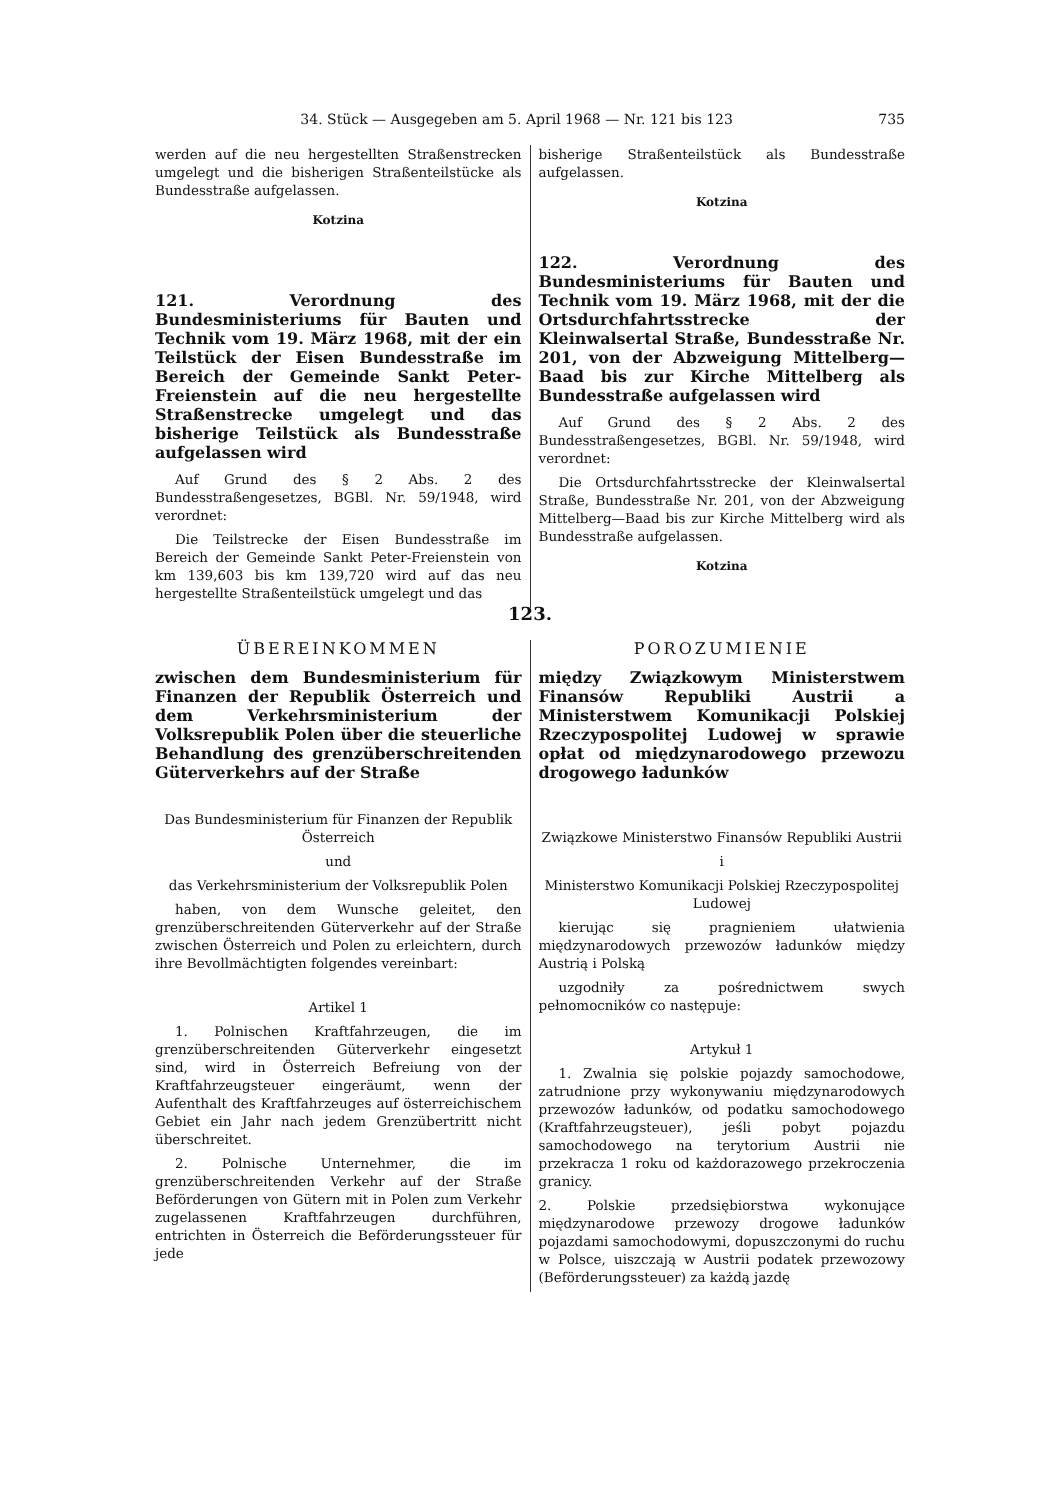34. Stück — Ausgegeben am 5. April 1968 — Nr. 121 bis 123 735
werden auf die neu hergestellten Straßenstrecken umgelegt und die bisherigen Straßenteilstücke als Bundesstraße aufgelassen.
Kotzina
121. Verordnung des Bundesministeriums für Bauten und Technik vom 19. März 1968, mit der ein Teilstück der Eisen Bundesstraße im Bereich der Gemeinde Sankt Peter-Freienstein auf die neu hergestellte Straßenstrecke umgelegt und das bisherige Teilstück als Bundesstraße aufgelassen wird
Auf Grund des § 2 Abs. 2 des Bundesstraßengesetzes, BGBl. Nr. 59/1948, wird verordnet:
Die Teilstrecke der Eisen Bundesstraße im Bereich der Gemeinde Sankt Peter-Freienstein von km 139,603 bis km 139,720 wird auf das neu hergestellte Straßenteilstück umgelegt und das
bisherige Straßenteilstück als Bundesstraße aufgelassen.
Kotzina
122. Verordnung des Bundesministeriums für Bauten und Technik vom 19. März 1968, mit der die Ortsdurchfahrtsstrecke der Kleinwalsertal Straße, Bundesstraße Nr. 201, von der Abzweigung Mittelberg—Baad bis zur Kirche Mittelberg als Bundesstraße aufgelassen wird
Auf Grund des § 2 Abs. 2 des Bundesstraßengesetzes, BGBl. Nr. 59/1948, wird verordnet:
Die Ortsdurchfahrtsstrecke der Kleinwalsertal Straße, Bundesstraße Nr. 201, von der Abzweigung Mittelberg—Baad bis zur Kirche Mittelberg wird als Bundesstraße aufgelassen.
Kotzina
123.
ÜBEREINKOMMEN
zwischen dem Bundesministerium für Finanzen der Republik Österreich und dem Verkehrsministerium der Volksrepublik Polen über die steuerliche Behandlung des grenzüberschreitenden Güterverkehrs auf der Straße
Das Bundesministerium für Finanzen der Republik Österreich
und
das Verkehrsministerium der Volksrepublik Polen
haben, von dem Wunsche geleitet, den grenzüberschreitenden Güterverkehr auf der Straße zwischen Österreich und Polen zu erleichtern, durch ihre Bevollmächtigten folgendes vereinbart:
Artikel 1
1. Polnischen Kraftfahrzeugen, die im grenzüberschreitenden Güterverkehr eingesetzt sind, wird in Österreich Befreiung von der Kraftfahrzeugsteuer eingeräumt, wenn der Aufenthalt des Kraftfahrzeuges auf österreichischem Gebiet ein Jahr nach jedem Grenzübertritt nicht überschreitet.
2. Polnische Unternehmer, die im grenzüberschreitenden Verkehr auf der Straße Beförderungen von Gütern mit in Polen zum Verkehr zugelassenen Kraftfahrzeugen durchführen, entrichten in Österreich die Beförderungssteuer für jede
POROZUMIENIE
między Związkowym Ministerstwem Finansów Republiki Austrii a Ministerstwem Komunikacji Polskiej Rzeczypospolitej Ludowej w sprawie opłat od międzynarodowego przewozu drogowego ładunków
Związkowe Ministerstwo Finansów Republiki Austrii
i
Ministerstwo Komunikacji Polskiej Rzeczypospolitej Ludowej
kierując się pragnieniem ułatwienia międzynarodowych przewozów ładunków między Austrią i Polską
uzgodniły za pośrednictwem swych pełnomocników co następuje:
Artykuł 1
1. Zwalnia się polskie pojazdy samochodowe, zatrudnione przy wykonywaniu międzynarodowych przewozów ładunków, od podatku samochodowego (Kraftfahrzeugsteuer), jeśli pobyt pojazdu samochodowego na terytorium Austrii nie przekracza 1 roku od każdorazowego przekroczenia granicy.
2. Polskie przedsiębiorstwa wykonujące międzynarodowe przewozy drogowe ładunków pojazdami samochodowymi, dopuszczonymi do ruchu w Polsce, uiszczają w Austrii podatek przewozowy (Beförderungssteuer) za każdą jazdę